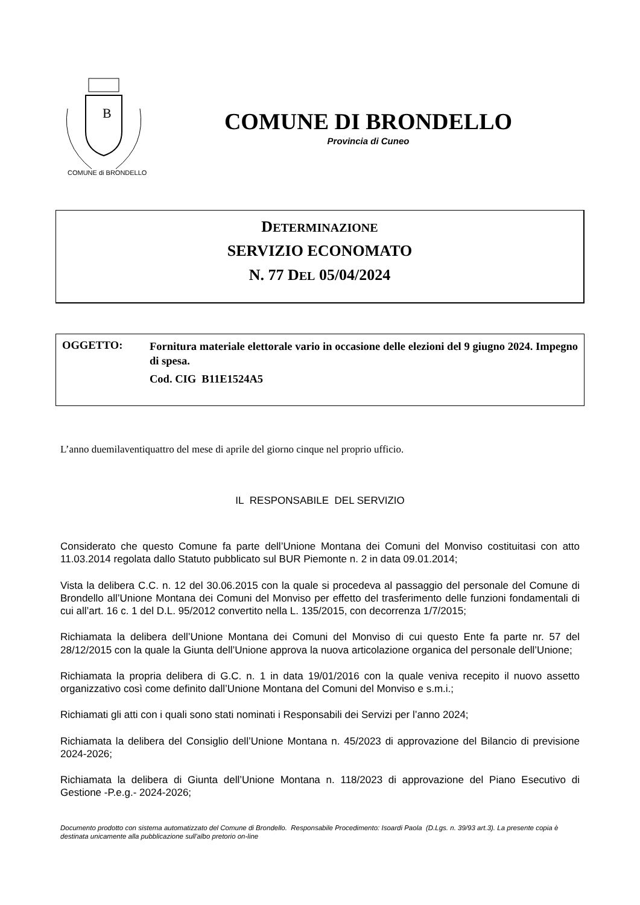B
COMUNE di BRONDELLO
COMUNE DI BRONDELLO
Provincia di Cuneo
DETERMINAZIONE
SERVIZIO ECONOMATO
N. 77 DEL 05/04/2024
OGGETTO:
Fornitura materiale elettorale vario in occasione delle elezioni del 9 giugno 2024. Impegno di spesa.
Cod. CIG B11E1524A5
L’anno duemilaventiquattro del mese di aprile del giorno cinque nel proprio ufficio.
IL RESPONSABILE DEL SERVIZIO
Considerato che questo Comune fa parte dell’Unione Montana dei Comuni del Monviso costituitasi con atto 11.03.2014 regolata dallo Statuto pubblicato sul BUR Piemonte n. 2 in data 09.01.2014;
Vista la delibera C.C. n. 12 del 30.06.2015 con la quale si procedeva al passaggio del personale del Comune di Brondello all’Unione Montana dei Comuni del Monviso per effetto del trasferimento delle funzioni fondamentali di cui all’art. 16 c. 1 del D.L. 95/2012 convertito nella L. 135/2015, con decorrenza 1/7/2015;
Richiamata la delibera dell’Unione Montana dei Comuni del Monviso di cui questo Ente fa parte nr. 57 del 28/12/2015 con la quale la Giunta dell’Unione approva la nuova articolazione organica del personale dell’Unione;
Richiamata la propria delibera di G.C. n. 1 in data 19/01/2016 con la quale veniva recepito il nuovo assetto organizzativo così come definito dall’Unione Montana del Comuni del Monviso e s.m.i.;
Richiamati gli atti con i quali sono stati nominati i Responsabili dei Servizi per l’anno 2024;
Richiamata la delibera del Consiglio dell’Unione Montana n. 45/2023 di approvazione del Bilancio di previsione 2024-2026;
Richiamata la delibera di Giunta dell’Unione Montana n. 118/2023 di approvazione del Piano Esecutivo di Gestione -P.e.g.- 2024-2026;
Documento prodotto con sistema automatizzato del Comune di Brondello. Responsabile Procedimento: Isoardi Paola (D.Lgs. n. 39/93 art.3). La presente copia è destinata unicamente alla pubblicazione sull'albo pretorio on-line